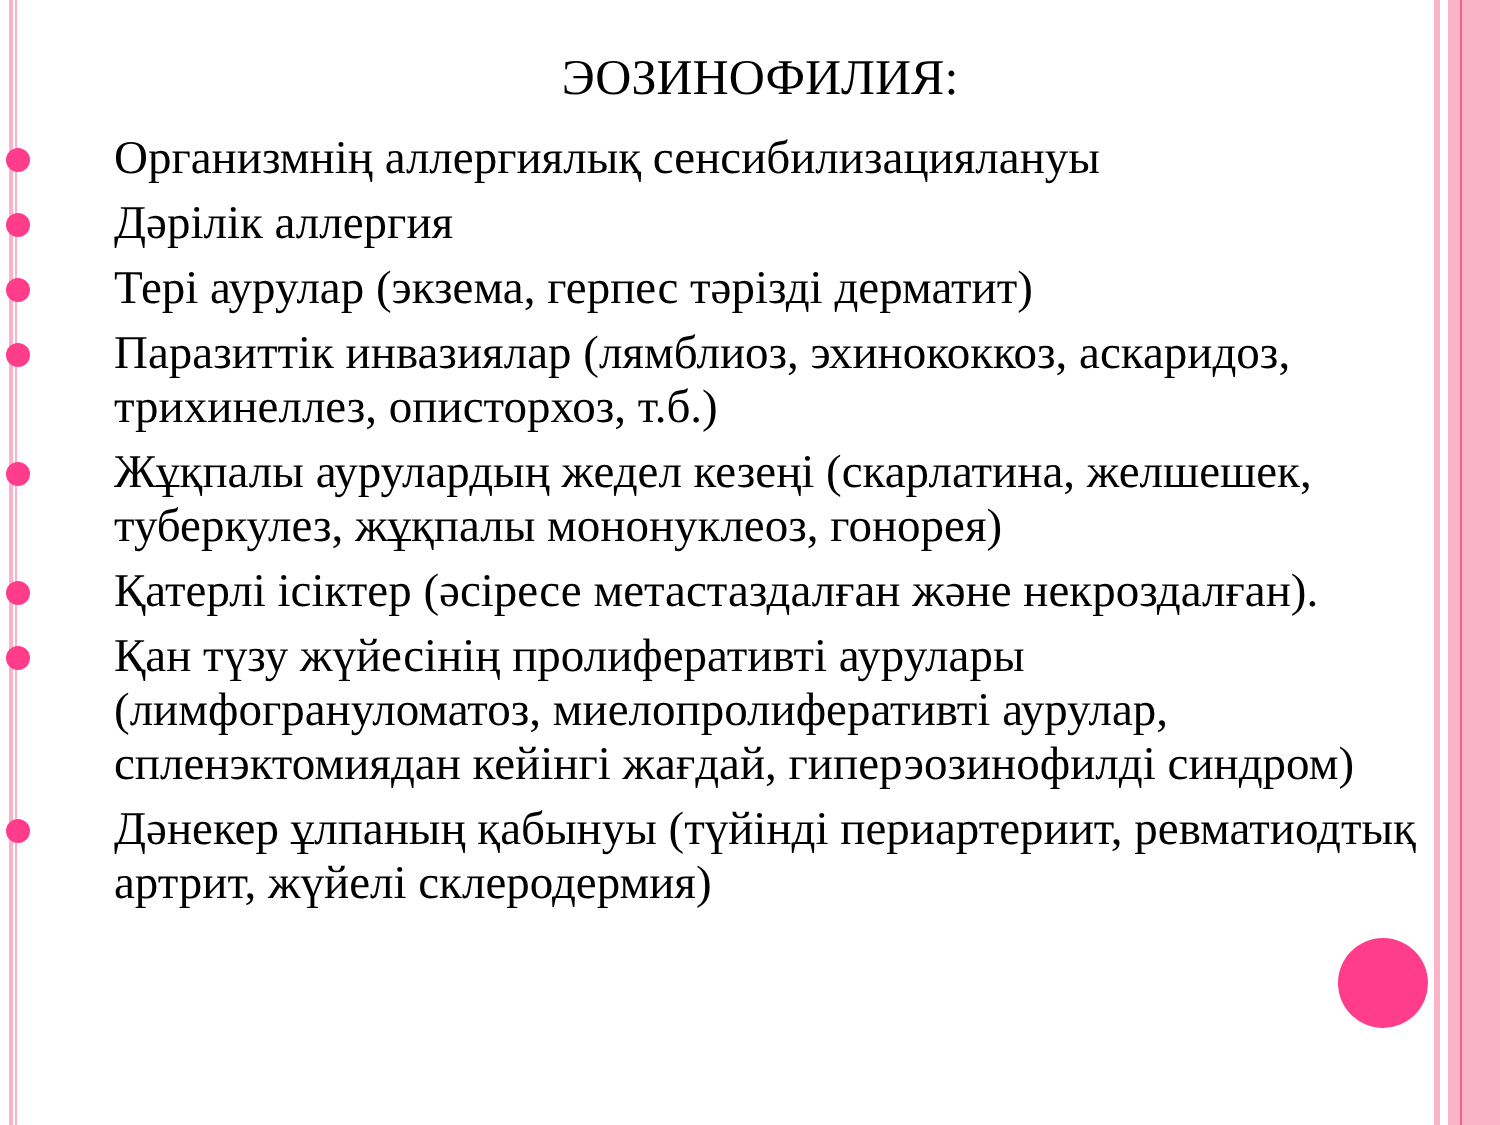ЭОЗИНОФИЛИЯ:
Организмнің аллергиялық сенсибилизациялануы
Дәрілік аллергия
Тері аурулар (экзема, герпес тәрізді дерматит)
Паразиттік инвазиялар (лямблиоз, эхинококкоз, аскаридоз, трихинеллез, описторхоз, т.б.)
Жұқпалы аурулардың жедел кезеңі (скарлатина, желшешек, туберкулез, жұқпалы мононуклеоз, гонорея)
Қатерлі ісіктер (әсіресе метастаздалған және некроздалған).
Қан түзу жүйесінің пролиферативті аурулары (лимфогрануломатоз, миелопролиферативті аурулар, спленэктомиядан кейінгі жағдай, гиперэозинофилді синдром)
Дәнекер ұлпаның қабынуы (түйінді периартериит, ревматиодтық артрит, жүйелі склеродермия)